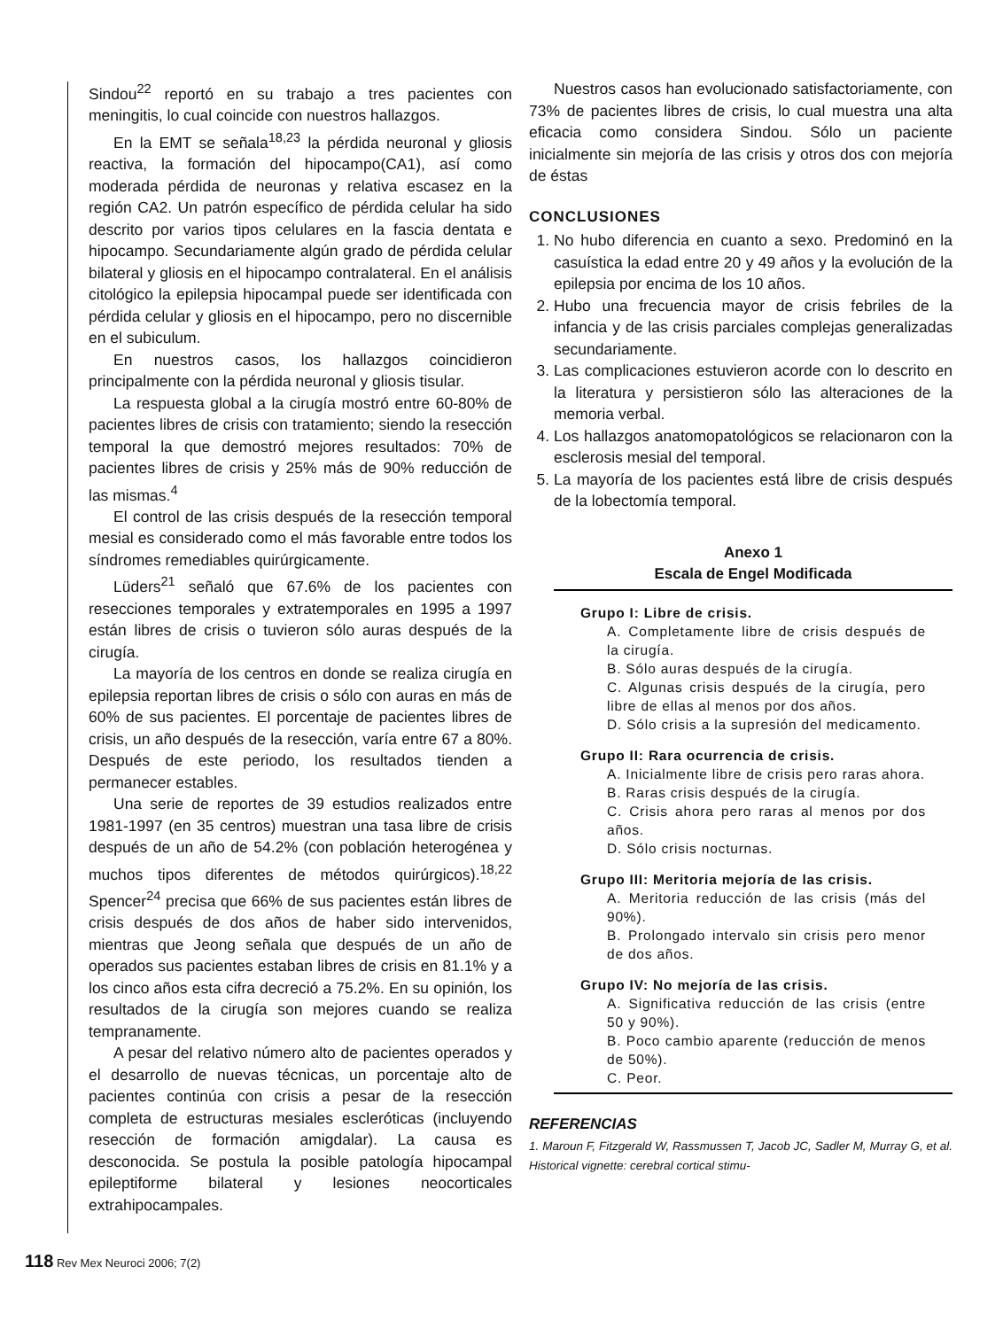Sindou<sup>22</sup> reportó en su trabajo a tres pacientes con meningitis, lo cual coincide con nuestros hallazgos.
En la EMT se señala<sup>18,23</sup> la pérdida neuronal y gliosis reactiva, la formación del hipocampo(CA1), así como moderada pérdida de neuronas y relativa escasez en la región CA2. Un patrón específico de pérdida celular ha sido descrito por varios tipos celulares en la fascia dentata e hipocampo. Secundariamente algún grado de pérdida celular bilateral y gliosis en el hipocampo contralateral. En el análisis citológico la epilepsia hipocampal puede ser identificada con pérdida celular y gliosis en el hipocampo, pero no discernible en el subiculum.
En nuestros casos, los hallazgos coincidieron principalmente con la pérdida neuronal y gliosis tisular.
La respuesta global a la cirugía mostró entre 60-80% de pacientes libres de crisis con tratamiento; siendo la resección temporal la que demostró mejores resultados: 70% de pacientes libres de crisis y 25% más de 90% reducción de las mismas.<sup>4</sup>
El control de las crisis después de la resección temporal mesial es considerado como el más favorable entre todos los síndromes remediables quirúrgicamente.
Lüders<sup>21</sup> señaló que 67.6% de los pacientes con resecciones temporales y extratemporales en 1995 a 1997 están libres de crisis o tuvieron sólo auras después de la cirugía.
La mayoría de los centros en donde se realiza cirugía en epilepsia reportan libres de crisis o sólo con auras en más de 60% de sus pacientes. El porcentaje de pacientes libres de crisis, un año después de la resección, varía entre 67 a 80%. Después de este periodo, los resultados tienden a permanecer estables.
Una serie de reportes de 39 estudios realizados entre 1981-1997 (en 35 centros) muestran una tasa libre de crisis después de un año de 54.2% (con población heterogénea y muchos tipos diferentes de métodos quirúrgicos).<sup>18,22</sup> Spencer<sup>24</sup> precisa que 66% de sus pacientes están libres de crisis después de dos años de haber sido intervenidos, mientras que Jeong señala que después de un año de operados sus pacientes estaban libres de crisis en 81.1% y a los cinco años esta cifra decreció a 75.2%. En su opinión, los resultados de la cirugía son mejores cuando se realiza tempranamente.
A pesar del relativo número alto de pacientes operados y el desarrollo de nuevas técnicas, un porcentaje alto de pacientes continúa con crisis a pesar de la resección completa de estructuras mesiales escleróticas (incluyendo resección de formación amigdalar). La causa es desconocida. Se postula la posible patología hipocampal epileptiforme bilateral y lesiones neocorticales extrahipocampales.
Nuestros casos han evolucionado satisfactoriamente, con 73% de pacientes libres de crisis, lo cual muestra una alta eficacia como considera Sindou. Sólo un paciente inicialmente sin mejoría de las crisis y otros dos con mejoría de éstas
CONCLUSIONES
1. No hubo diferencia en cuanto a sexo. Predominó en la casuística la edad entre 20 y 49 años y la evolución de la epilepsia por encima de los 10 años.
2. Hubo una frecuencia mayor de crisis febriles de la infancia y de las crisis parciales complejas generalizadas secundariamente.
3. Las complicaciones estuvieron acorde con lo descrito en la literatura y persistieron sólo las alteraciones de la memoria verbal.
4. Los hallazgos anatomopatológicos se relacionaron con la esclerosis mesial del temporal.
5. La mayoría de los pacientes está libre de crisis después de la lobectomía temporal.
Anexo 1
Escala de Engel Modificada
Grupo I: Libre de crisis.
A. Completamente libre de crisis después de la cirugía.
B. Sólo auras después de la cirugía.
C. Algunas crisis después de la cirugía, pero libre de ellas al menos por dos años.
D. Sólo crisis a la supresión del medicamento.
Grupo II: Rara ocurrencia de crisis.
A. Inicialmente libre de crisis pero raras ahora.
B. Raras crisis después de la cirugía.
C. Crisis ahora pero raras al menos por dos años.
D. Sólo crisis nocturnas.
Grupo III: Meritoria mejoría de las crisis.
A. Meritoria reducción de las crisis (más del 90%).
B. Prolongado intervalo sin crisis pero menor de dos años.
Grupo IV: No mejoría de las crisis.
A. Significativa reducción de las crisis (entre 50 y 90%).
B. Poco cambio aparente (reducción de menos de 50%).
C. Peor.
REFERENCIAS
1. Maroun F, Fitzgerald W, Rassmussen T, Jacob JC, Sadler M, Murray G, et al. Historical vignette: cerebral cortical stimu-
118 Rev Mex Neuroci 2006; 7(2)